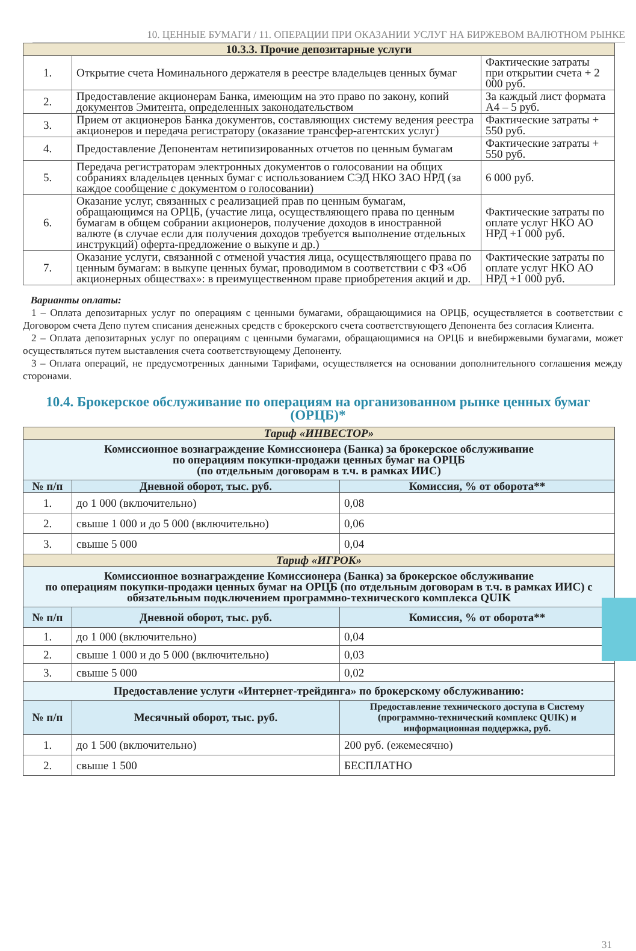10. ЦЕННЫЕ БУМАГИ / 11. ОПЕРАЦИИ ПРИ ОКАЗАНИИ УСЛУГ НА БИРЖЕВОМ ВАЛЮТНОМ РЫНКЕ
| 10.3.3. Прочие депозитарные услуги | | |
| 1. | Открытие счета Номинального держателя в реестре владельцев ценных бумаг | Фактические затраты при открытии счета + 2 000 руб. |
| 2. | Предоставление акционерам Банка, имеющим на это право по закону, копий документов Эмитента, определенных законодательством | За каждый лист формата А4 – 5 руб. |
| 3. | Прием от акционеров Банка документов, составляющих систему ведения реестра акционеров и передача регистратору (оказание трансфер-агентских услуг) | Фактические затраты + 550 руб. |
| 4. | Предоставление Депонентам нетипизированных отчетов по ценным бумагам | Фактические затраты + 550 руб. |
| 5. | Передача регистраторам электронных документов о голосовании на общих собраниях владельцев ценных бумаг с использованием СЭД НКО ЗАО НРД (за каждое сообщение с документом о голосовании) | 6 000 руб. |
| 6. | Оказание услуг, связанных с реализацией прав по ценным бумагам, обращающимся на ОРЦБ, (участие лица, осуществляющего права по ценным бумагам в общем собрании акционеров, получение доходов в иностранной валюте (в случае если для получения доходов требуется выполнение отдельных инструкций) оферта-предложение о выкупе и др.) | Фактические затраты по оплате услуг НКО АО НРД +1 000 руб. |
| 7. | Оказание услуги, связанной с отменой участия лица, осуществляющего права по ценным бумагам: в выкупе ценных бумаг, проводимом в соответствии с ФЗ «Об акционерных обществах»: в преимущественном праве приобретения акций и др. | Фактические затраты по оплате услуг НКО АО НРД +1 000 руб. |
Варианты оплаты:
1 – Оплата депозитарных услуг по операциям с ценными бумагами, обращающимися на ОРЦБ, осуществляется в соответствии с Договором счета Депо путем списания денежных средств с брокерского счета соответствующего Депонента без согласия Клиента.
2 – Оплата депозитарных услуг по операциям с ценными бумагами, обращающимися на ОРЦБ и внебиржевыми бумагами, может осуществляться путем выставления счета соответствующему Депоненту.
3 – Оплата операций, не предусмотренных данными Тарифами, осуществляется на основании дополнительного соглашения между сторонами.
10.4. Брокерское обслуживание по операциям на организованном рынке ценных бумаг (ОРЦБ)*
| Тариф «ИНВЕСТОР» | | |
| Комиссионное вознаграждение Комиссионера (Банка) за брокерское обслуживание по операциям покупки-продажи ценных бумаг на ОРЦБ (по отдельным договорам в т.ч. в рамках ИИС) | | |
| № п/п | Дневной оборот, тыс. руб. | Комиссия, % от оборота** |
| 1. | до 1 000 (включительно) | 0,08 |
| 2. | свыше 1 000 и до 5 000 (включительно) | 0,06 |
| 3. | свыше 5 000 | 0,04 |
| Тариф «ИГРОК» | | |
| Комиссионное вознаграждение Комиссионера (Банка) за брокерское обслуживание по операциям покупки-продажи ценных бумаг на ОРЦБ (по отдельным договорам в т.ч. в рамках ИИС) с обязательным подключением программно-технического комплекса QUIK | | |
| № п/п | Дневной оборот, тыс. руб. | Комиссия, % от оборота** |
| 1. | до 1 000 (включительно) | 0,04 |
| 2. | свыше 1 000 и до 5 000 (включительно) | 0,03 |
| 3. | свыше 5 000 | 0,02 |
| Предоставление услуги «Интернет-трейдинга» по брокерскому обслуживанию: | | |
| № п/п | Месячный оборот, тыс. руб. | Предоставление технического доступа в Систему (программно-технический комплекс QUIK) и информационная поддержка, руб. |
| 1. | до 1 500 (включительно) | 200 руб. (ежемесячно) |
| 2. | свыше 1 500 | БЕСПЛАТНО |
31